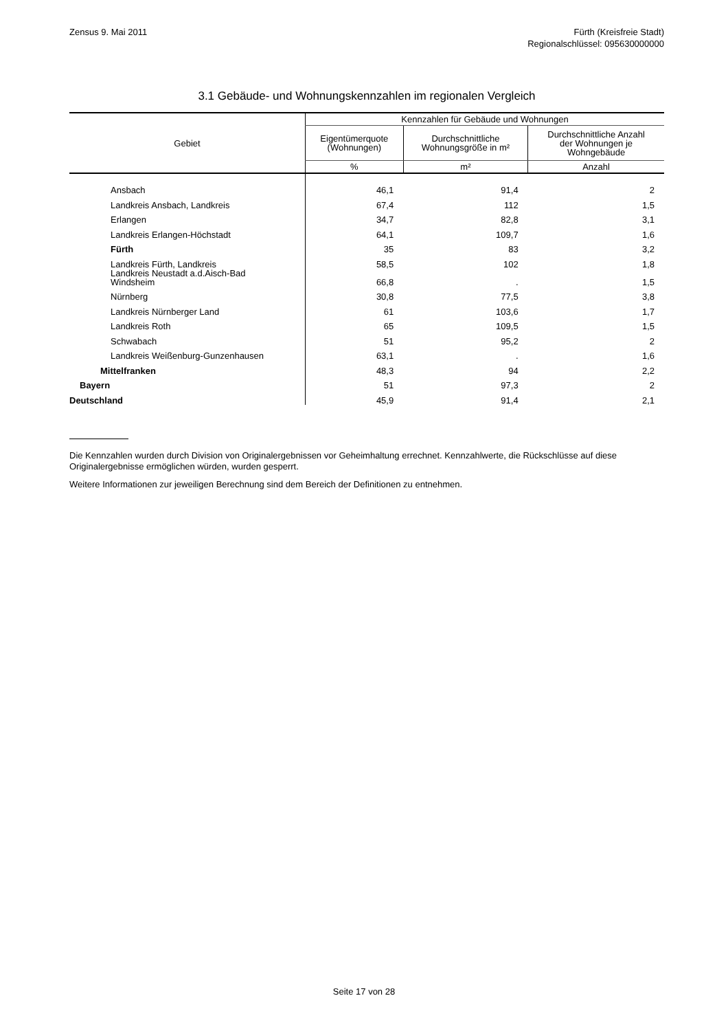Zensus 9. Mai 2011 Fürth (Kreisfreie Stadt)
Regionalschlüssel: 095630000000
3.1 Gebäude- und Wohnungskennzahlen im regionalen Vergleich
| Gebiet | Kennzahlen für Gebäude und Wohnungen | | |
| --- | --- | --- | --- |
| | Eigentümerquote (Wohnungen) | Durchschnittliche Wohnungsgröße in m² | Durchschnittliche Anzahl der Wohnungen je Wohngebäude |
| | % | m² | Anzahl |
| Ansbach | 46,1 | 91,4 | 2 |
| Landkreis Ansbach, Landkreis | 67,4 | 112 | 1,5 |
| Erlangen | 34,7 | 82,8 | 3,1 |
| Landkreis Erlangen-Höchstadt | 64,1 | 109,7 | 1,6 |
| Fürth | 35 | 83 | 3,2 |
| Landkreis Fürth, Landkreis | 58,5 | 102 | 1,8 |
| Landkreis Neustadt a.d.Aisch-Bad Windsheim | 66,8 | . | 1,5 |
| Nürnberg | 30,8 | 77,5 | 3,8 |
| Landkreis Nürnberger Land | 61 | 103,6 | 1,7 |
| Landkreis Roth | 65 | 109,5 | 1,5 |
| Schwabach | 51 | 95,2 | 2 |
| Landkreis Weißenburg-Gunzenhausen | 63,1 | . | 1,6 |
| Mittelfranken | 48,3 | 94 | 2,2 |
| Bayern | 51 | 97,3 | 2 |
| Deutschland | 45,9 | 91,4 | 2,1 |
Die Kennzahlen wurden durch Division von Originalergebnissen vor Geheimhaltung errechnet. Kennzahlwerte, die Rückschlüsse auf diese Originalergebnisse ermöglichen würden, wurden gesperrt.
Weitere Informationen zur jeweiligen Berechnung sind dem Bereich der Definitionen zu entnehmen.
Seite 17 von 28